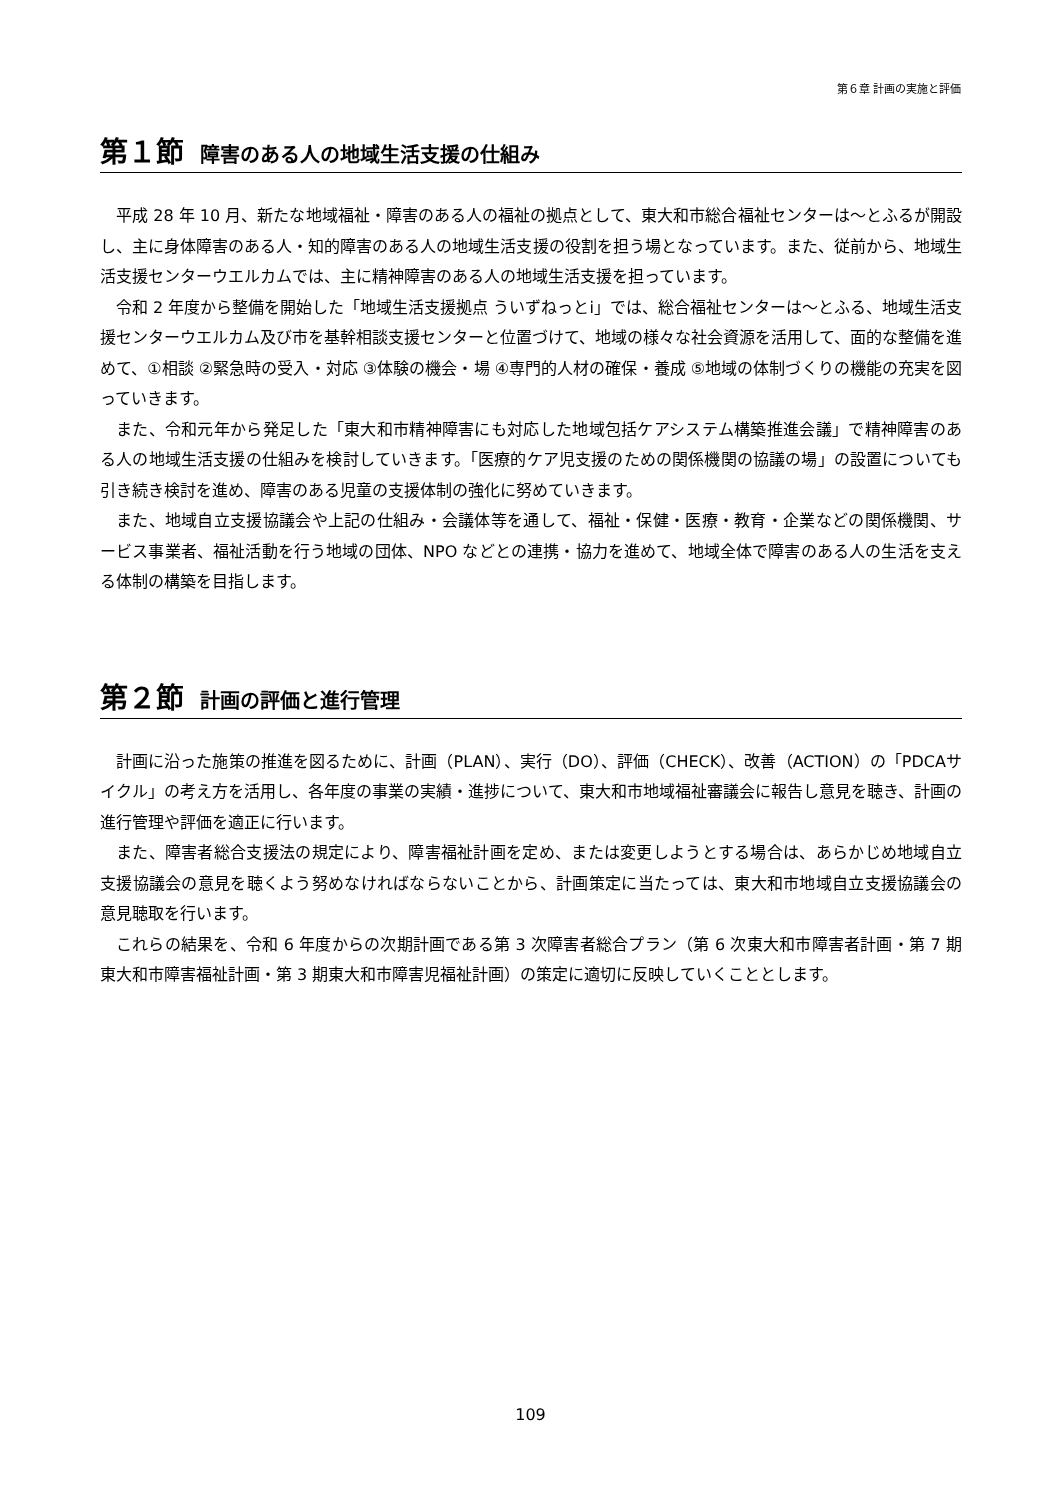第６章 計画の実施と評価
第１節 障害のある人の地域生活支援の仕組み
平成 28 年 10 月、新たな地域福祉・障害のある人の福祉の拠点として、東大和市総合福祉センターは～とふるが開設し、主に身体障害のある人・知的障害のある人の地域生活支援の役割を担う場となっています。また、従前から、地域生活支援センターウエルカムでは、主に精神障害のある人の地域生活支援を担っています。
令和 2 年度から整備を開始した「地域生活支援拠点 ういずねっとi」では、総合福祉センターは～とふる、地域生活支援センターウエルカム及び市を基幹相談支援センターと位置づけて、地域の様々な社会資源を活用して、面的な整備を進めて、①相談 ②緊急時の受入・対応 ③体験の機会・場 ④専門的人材の確保・養成 ⑤地域の体制づくりの機能の充実を図っていきます。
また、令和元年から発足した「東大和市精神障害にも対応した地域包括ケアシステム構築推進会議」で精神障害のある人の地域生活支援の仕組みを検討していきます。「医療的ケア児支援のための関係機関の協議の場」の設置についても引き続き検討を進め、障害のある児童の支援体制の強化に努めていきます。
また、地域自立支援協議会や上記の仕組み・会議体等を通して、福祉・保健・医療・教育・企業などの関係機関、サービス事業者、福祉活動を行う地域の団体、NPO などとの連携・協力を進めて、地域全体で障害のある人の生活を支える体制の構築を目指します。
第２節 計画の評価と進行管理
計画に沿った施策の推進を図るために、計画（PLAN）、実行（DO）、評価（CHECK）、改善（ACTION）の「PDCAサイクル」の考え方を活用し、各年度の事業の実績・進捗について、東大和市地域福祉審議会に報告し意見を聴き、計画の進行管理や評価を適正に行います。
また、障害者総合支援法の規定により、障害福祉計画を定め、または変更しようとする場合は、あらかじめ地域自立支援協議会の意見を聴くよう努めなければならないことから、計画策定に当たっては、東大和市地域自立支援協議会の意見聴取を行います。
これらの結果を、令和 6 年度からの次期計画である第 3 次障害者総合プラン（第 6 次東大和市障害者計画・第 7 期東大和市障害福祉計画・第 3 期東大和市障害児福祉計画）の策定に適切に反映していくこととします。
109